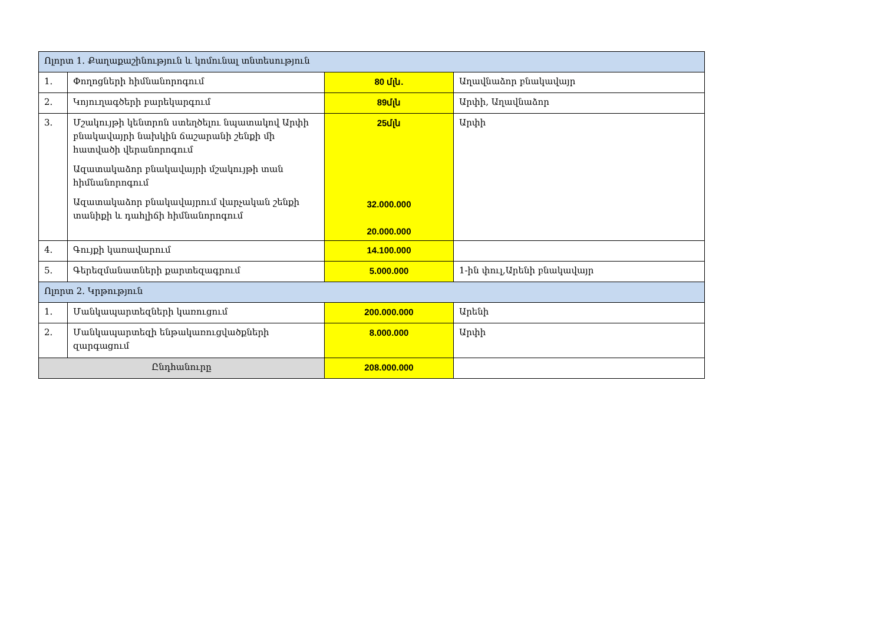| Ոլորտ 1. Քաղաքաշինություն և կոմունալ տնտեսություն | | | |
| 1. | Փողոցների հիմնանորոգում | 80 մլն. | Աղավնաձոր բնակավայր |
| 2. | Կոյուղագծերի բարեկարգում | 89մլն | Արփի, Աղավնաձոր |
| 3. | Մշակույթի կենտրոն ստեղծելու նպատակով Արփի բնակավայրի նախկին ճաշարանի շենքի մի հատվածի վերանորոգում Ազատակաձոր բնակավայրի մշակույթի տան հիմնանորոգում Ազատակաձոր բնակավայրում վարչական շենքի տանիքի և դահլիճի հիմնանորոգում | 25մլն 32.000.000 20.000.000 | Արփի |
| 4. | Գույքի կառավարում | 14.100.000 | |
| 5. | Գերեզմանատների քարտեզագրում | 5.000.000 | 1-ին փուլ,Արենի բնակավայր |
| Ոլորտ 2. Կրթություն | | | |
| 1. | Մանկապարտեզների կառուցում | 200.000.000 | Արենի |
| 2. | Մանկապարտեզի ենթակառուցվածքների զարգացում | 8.000.000 | Արփի |
| Ընդհանուրը | | 208.000.000 | |